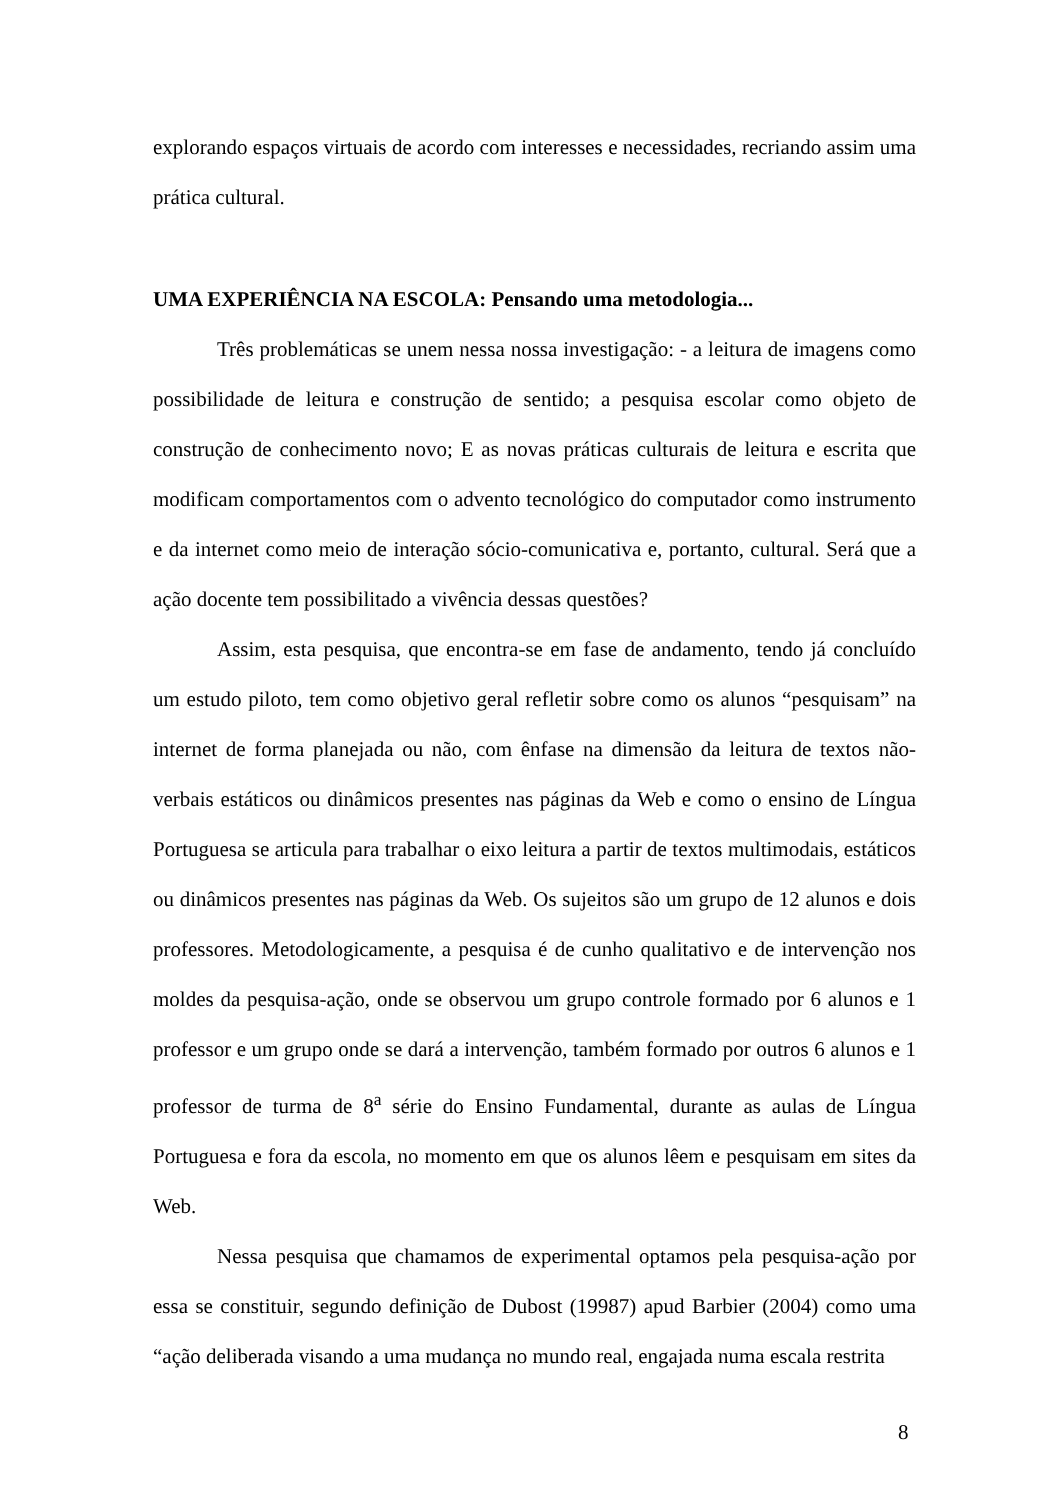explorando espaços virtuais de acordo com interesses e necessidades, recriando assim uma prática cultural.
UMA EXPERIÊNCIA NA ESCOLA: Pensando uma metodologia...
Três problemáticas se unem nessa nossa investigação: - a leitura de imagens como possibilidade de leitura e construção de sentido; a pesquisa escolar como objeto de construção de conhecimento novo; E as novas práticas culturais de leitura e escrita que modificam comportamentos com o advento tecnológico do computador como instrumento e da internet como meio de interação sócio-comunicativa e, portanto, cultural. Será que a ação docente tem possibilitado a vivência dessas questões?
Assim, esta pesquisa, que encontra-se em fase de andamento, tendo já concluído um estudo piloto, tem como objetivo geral refletir sobre como os alunos “pesquisam” na internet de forma planejada ou não, com ênfase na dimensão da leitura de textos não-verbais estáticos ou dinâmicos presentes nas páginas da Web e como o ensino de Língua Portuguesa se articula para trabalhar o eixo leitura a partir de textos multimodais, estáticos ou dinâmicos presentes nas páginas da Web. Os sujeitos são um grupo de 12 alunos e dois professores. Metodologicamente, a pesquisa é de cunho qualitativo e de intervenção nos moldes da pesquisa-ação, onde se observou um grupo controle formado por 6 alunos e 1 professor e um grupo onde se dará a intervenção, também formado por outros 6 alunos e 1 professor de turma de 8<sup>a</sup> série do Ensino Fundamental, durante as aulas de Língua Portuguesa e fora da escola, no momento em que os alunos lêem e pesquisam em sites da Web.
Nessa pesquisa que chamamos de experimental optamos pela pesquisa-ação por essa se constituir, segundo definição de Dubost (19987) apud Barbier (2004) como uma “ação deliberada visando a uma mudança no mundo real, engajada numa escala restrita
8